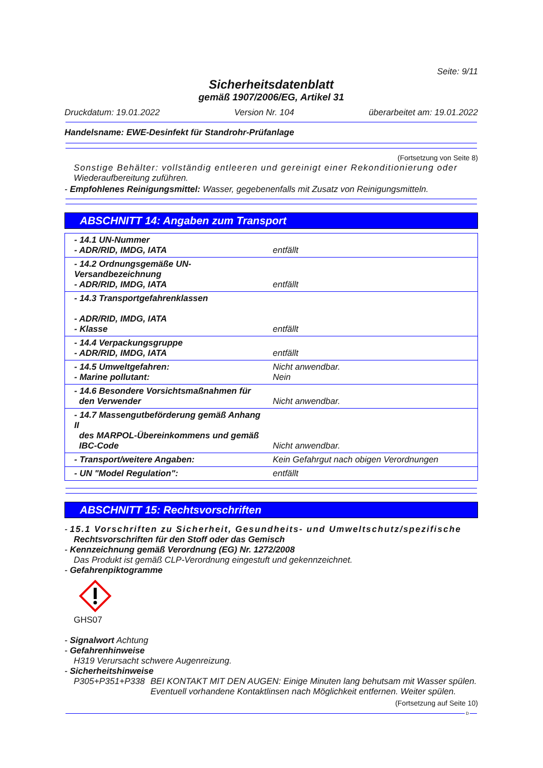Seite: 9/11
Sicherheitsdatenblatt
gemäß 1907/2006/EG, Artikel 31
Druckdatum: 19.01.2022 Version Nr. 104 überarbeitet am: 19.01.2022
Handelsname: EWE-Desinfekt für Standrohr-Prüfanlage
(Fortsetzung von Seite 8)
Sonstige Behälter: vollständig entleeren und gereinigt einer Rekonditionierung oder
Wiederaufbereitung zuführen.
- Empfohlenes Reinigungsmittel: Wasser, gegebenenfalls mit Zusatz von Reinigungsmitteln.
ABSCHNITT 14: Angaben zum Transport
| - 14.1 UN-Nummer - ADR/RID, IMDG, IATA | entfällt |
| - 14.2 Ordnungsgemäße UN-Versandbezeichnung - ADR/RID, IMDG, IATA | entfällt |
| - 14.3 Transportgefahrenklassen - ADR/RID, IMDG, IATA - Klasse | entfällt |
| - 14.4 Verpackungsgruppe - ADR/RID, IMDG, IATA | entfällt |
| - 14.5 Umweltgefahren: - Marine pollutant: | Nicht anwendbar. Nein |
| - 14.6 Besondere Vorsichtsmaßnahmen für den Verwender | Nicht anwendbar. |
| - 14.7 Massengutbeförderung gemäß Anhang II des MARPOL-Übereinkommens und gemäß IBC-Code | Nicht anwendbar. |
| - Transport/weitere Angaben: | Kein Gefahrgut nach obigen Verordnungen |
| - UN "Model Regulation": | entfällt |
ABSCHNITT 15: Rechtsvorschriften
- 15.1 Vorschriften zu Sicherheit, Gesundheits- und Umweltschutz/spezifische
Rechtsvorschriften für den Stoff oder das Gemisch
- Kennzeichnung gemäß Verordnung (EG) Nr. 1272/2008
Das Produkt ist gemäß CLP-Verordnung eingestuft und gekennzeichnet.
- Gefahrenpiktogramme
GHS07
- Signalwort Achtung
- Gefahrenhinweise
H319 Verursacht schwere Augenreizung.
- Sicherheitshinweise
P305+P351+P338 BEI KONTAKT MIT DEN AUGEN: Einige Minuten lang behutsam mit Wasser spülen. Eventuell vorhandene Kontaktlinsen nach Möglichkeit entfernen. Weiter spülen.
(Fortsetzung auf Seite 10)
D